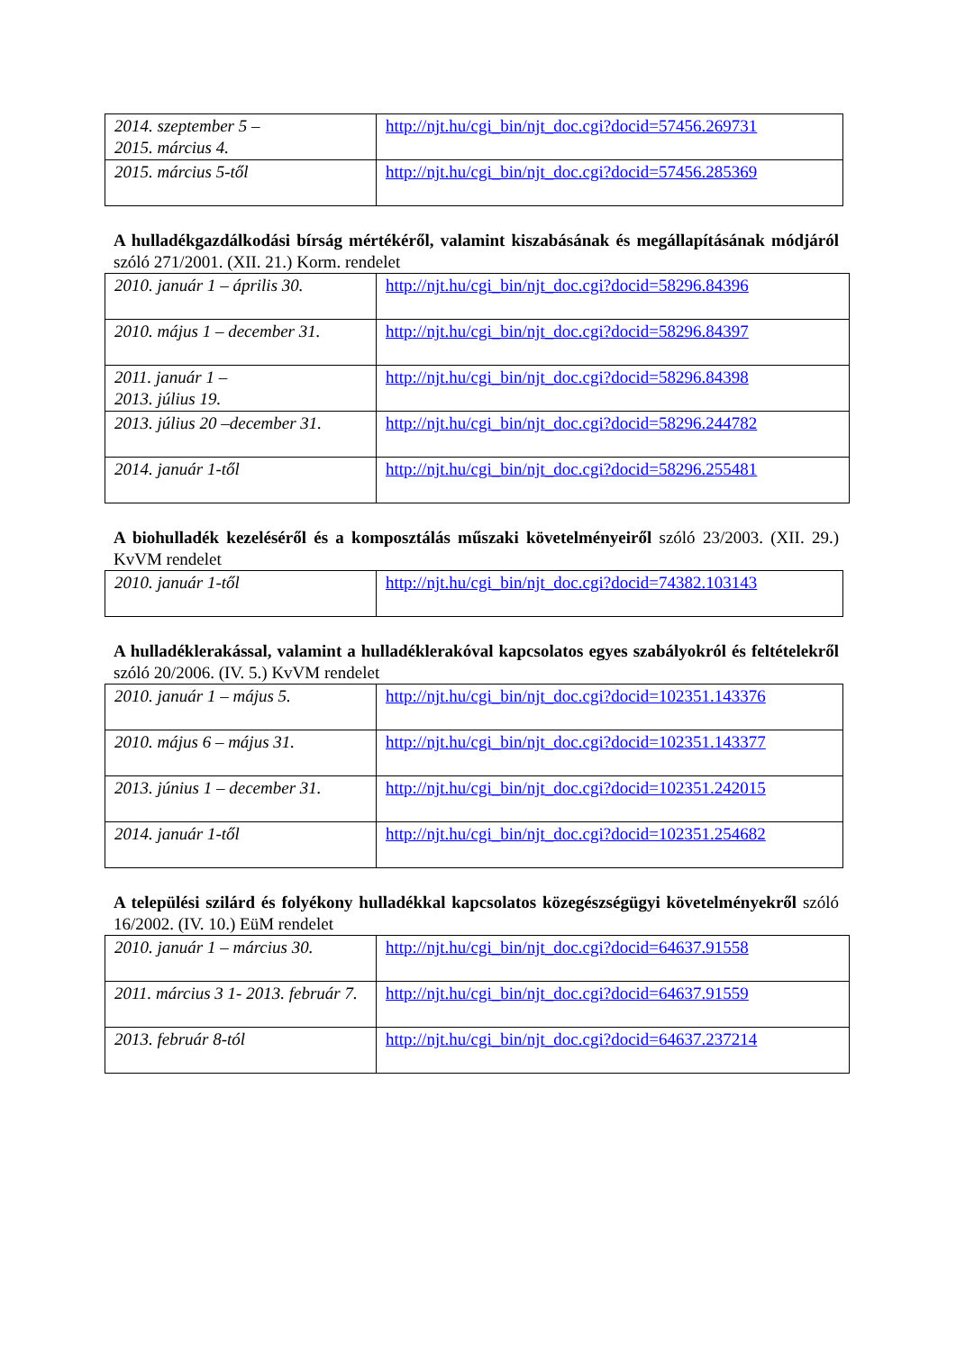| 2014. szeptember 5 – 2015. március 4. | http://njt.hu/cgi_bin/njt_doc.cgi?docid=57456.269731 |
| 2015. március 5-től | http://njt.hu/cgi_bin/njt_doc.cgi?docid=57456.285369 |
A hulladékgazdálkodási bírság mértékéről, valamint kiszabásának és megállapításának módjáról szóló 271/2001. (XII. 21.) Korm. rendelet
| 2010. január 1 – április 30. | http://njt.hu/cgi_bin/njt_doc.cgi?docid=58296.84396 |
| 2010. május 1 – december 31. | http://njt.hu/cgi_bin/njt_doc.cgi?docid=58296.84397 |
| 2011. január 1 – 2013. július 19. | http://njt.hu/cgi_bin/njt_doc.cgi?docid=58296.84398 |
| 2013. július 20 –december 31. | http://njt.hu/cgi_bin/njt_doc.cgi?docid=58296.244782 |
| 2014. január 1-től | http://njt.hu/cgi_bin/njt_doc.cgi?docid=58296.255481 |
A biohulladék kezeléséről és a komposztálás műszaki követelményeiről szóló 23/2003. (XII. 29.) KvVM rendelet
| 2010. január 1-től | http://njt.hu/cgi_bin/njt_doc.cgi?docid=74382.103143 |
A hulladéklerakással, valamint a hulladéklerakóval kapcsolatos egyes szabályokról és feltételekről szóló 20/2006. (IV. 5.) KvVM rendelet
| 2010. január 1 – május 5. | http://njt.hu/cgi_bin/njt_doc.cgi?docid=102351.143376 |
| 2010. május 6 – május 31. | http://njt.hu/cgi_bin/njt_doc.cgi?docid=102351.143377 |
| 2013. június 1 – december 31. | http://njt.hu/cgi_bin/njt_doc.cgi?docid=102351.242015 |
| 2014. január 1-től | http://njt.hu/cgi_bin/njt_doc.cgi?docid=102351.254682 |
A települési szilárd és folyékony hulladékkal kapcsolatos közegészségügyi követelményekről szóló 16/2002. (IV. 10.) EüM rendelet
| 2010. január 1 – március 30. | http://njt.hu/cgi_bin/njt_doc.cgi?docid=64637.91558 |
| 2011. március 3 1- 2013. február 7. | http://njt.hu/cgi_bin/njt_doc.cgi?docid=64637.91559 |
| 2013. február 8-tól | http://njt.hu/cgi_bin/njt_doc.cgi?docid=64637.237214 |